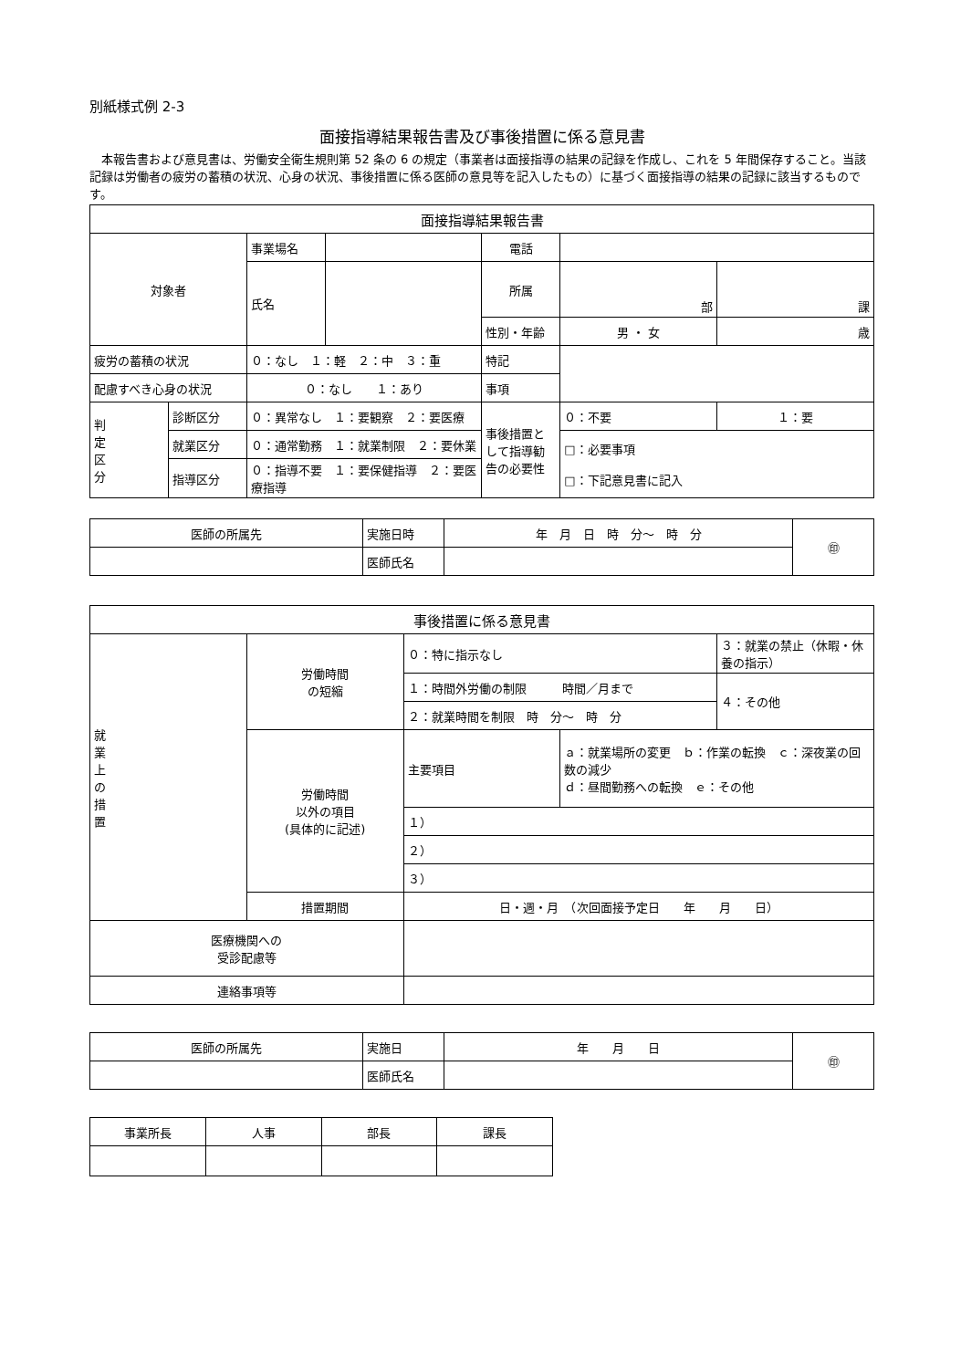別紙様式例 2-3
面接指導結果報告書及び事後措置に係る意見書
　本報告書および意見書は、労働安全衛生規則第 52 条の 6 の規定（事業者は面接指導の結果の記録を作成し、これを 5 年間保存すること。当該記録は労働者の疲労の蓄積の状況、心身の状況、事後措置に係る医師の意見等を記入したもの）に基づく面接指導の結果の記録に該当するものです。
| 面接指導結果報告書 | | | | | | |
| --- | --- | --- | --- | --- | --- | --- |
| 対象者 | | 事業場名 | | 電話 | | |
| | | 氏名 | | 所属 | 部 | 課 |
| | | | | 性別・年齢 | 男 ・ 女 | 歳 |
| 疲労の蓄積の状況 | | ０：なし １：軽 ２：中 ３：重 | | 特記 | | |
| 配慮すべき心身の状況 | | ０：なし １：あり | | 事項 | | |
| 判 定 区 分 | 診断区分 | ０：異常なし １：要観察 ２：要医療 | | 事後措置として指導勧告の必要性 | ０：不要 | １：要 |
| | 就業区分 | ０：通常勤務 １：就業制限 ２：要休業 | | | □：必要事項 □：下記意見書に記入 | |
| | 指導区分 | ０：指導不要 １：要保健指導 ２：要医療指導 | | | | |
| 医師の所属先 | 実施日時 | 年 月 日 時 分～ 時 分 | ㊞ |
| | 医師氏名 | | |
| 事後措置に係る意見書 | | | | |
| --- | --- | --- | --- | --- |
| 就 業 上 の 措 置 | 労働時間 の短縮 | ０：特に指示なし | | ３：就業の禁止（休暇・休養の指示） |
| | | １：時間外労働の制限 時間／月まで | | ４：その他 |
| | | ２：就業時間を制限 時 分～ 時 分 | | |
| | 労働時間 以外の項目 (具体的に記述) | 主要項目 | ａ：就業場所の変更 ｂ：作業の転換 ｃ：深夜業の回数の減少 ｄ：昼間勤務への転換 ｅ：その他 | |
| | | １） | | |
| | | ２） | | |
| | | ３） | | |
| | 措置期間 | 日・週・月 （次回面接予定日 年 月 日） | | |
| 医療機関への 受診配慮等 | | | | |
| 連絡事項等 | | | | |
| 医師の所属先 | 実施日 | 年 月 日 | ㊞ |
| | 医師氏名 | | |
| 事業所長 | 人事 | 部長 | 課長 |